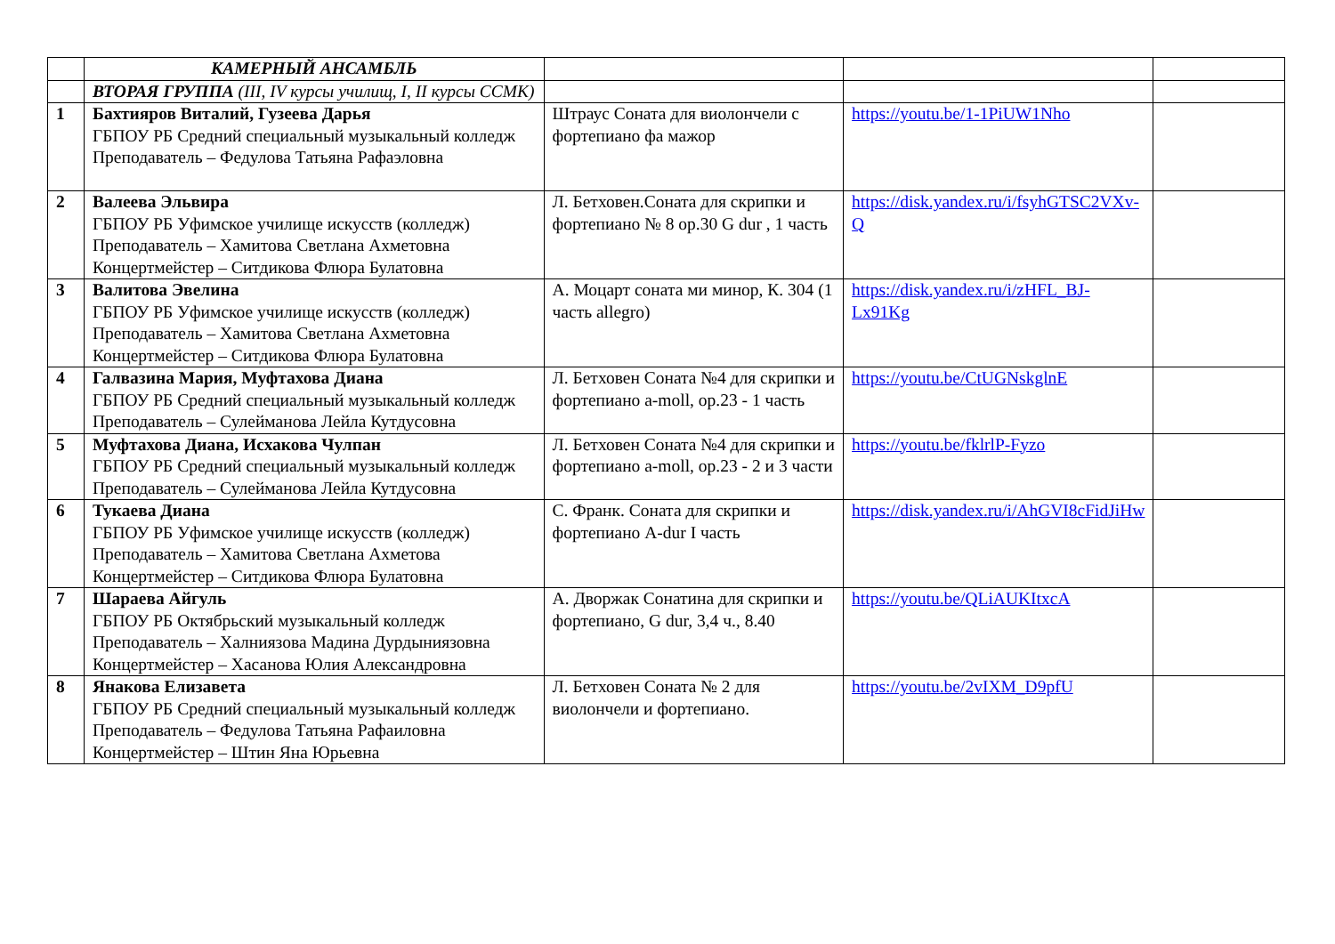| | КАМЕРНЫЙ АНСАМБЛЬ | | | |
| | ВТОРАЯ ГРУППА (III, IV курсы училищ, I, II курсы ССМК) | | | |
| 1 | Бахтияров Виталий, Гузеева Дарья ГБПОУ РБ Средний специальный музыкальный колледж Преподаватель – Федулова Татьяна Рафаэловна | Штраус Соната для виолончели с фортепиано фа мажор | https://youtu.be/1-1PiUW1Nho | |
| 2 | Валеева Эльвира ГБПОУ РБ Уфимское училище искусств (колледж) Преподаватель – Хамитова Светлана Ахметовна Концертмейстер – Ситдикова Флюра Булатовна | Л. Бетховен.Соната для скрипки и фортепиано № 8 op.30 G dur , 1 часть | https://disk.yandex.ru/i/fsyhGTSC2VXv-Q | |
| 3 | Валитова Эвелина ГБПОУ РБ Уфимское училище искусств (колледж) Преподаватель – Хамитова Светлана Ахметовна Концертмейстер – Ситдикова Флюра Булатовна | А. Моцарт соната ми минор, К. 304 (1 часть allegro) | https://disk.yandex.ru/i/zHFL_BJ-Lx91Kg | |
| 4 | Галвазина Мария, Муфтахова Диана ГБПОУ РБ Средний специальный музыкальный колледж Преподаватель – Сулейманова Лейла Кутдусовна | Л. Бетховен Соната №4 для скрипки и фортепиано a-moll, op.23 - 1 часть | https://youtu.be/CtUGNskglnE | |
| 5 | Муфтахова Диана, Исхакова Чулпан ГБПОУ РБ Средний специальный музыкальный колледж Преподаватель – Сулейманова Лейла Кутдусовна | Л. Бетховен Соната №4 для скрипки и фортепиано a-moll, op.23 - 2 и 3 части | https://youtu.be/fklrlP-Fyzo | |
| 6 | Тукаева Диана ГБПОУ РБ Уфимское училище искусств (колледж) Преподаватель – Хамитова Светлана Ахметова Концертмейстер – Ситдикова Флюра Булатовна | С. Франк. Соната для скрипки и фортепиано A-dur I часть | https://disk.yandex.ru/i/AhGVI8cFidJiHw | |
| 7 | Шараева Айгуль ГБПОУ РБ Октябрьский музыкальный колледж Преподаватель – Халниязова Мадина Дурдыниязовна Концертмейстер – Хасанова Юлия Александровна | А. Дворжак Сонатина для скрипки и фортепиано, G dur, 3,4 ч., 8.40 | https://youtu.be/QLiAUKItxcA | |
| 8 | Янакова Елизавета ГБПОУ РБ Средний специальный музыкальный колледж Преподаватель – Федулова Татьяна Рафаиловна Концертмейстер – Штин Яна Юрьевна | Л. Бетховен Соната № 2 для виолончели и фортепиано. | https://youtu.be/2vIXM_D9pfU | |